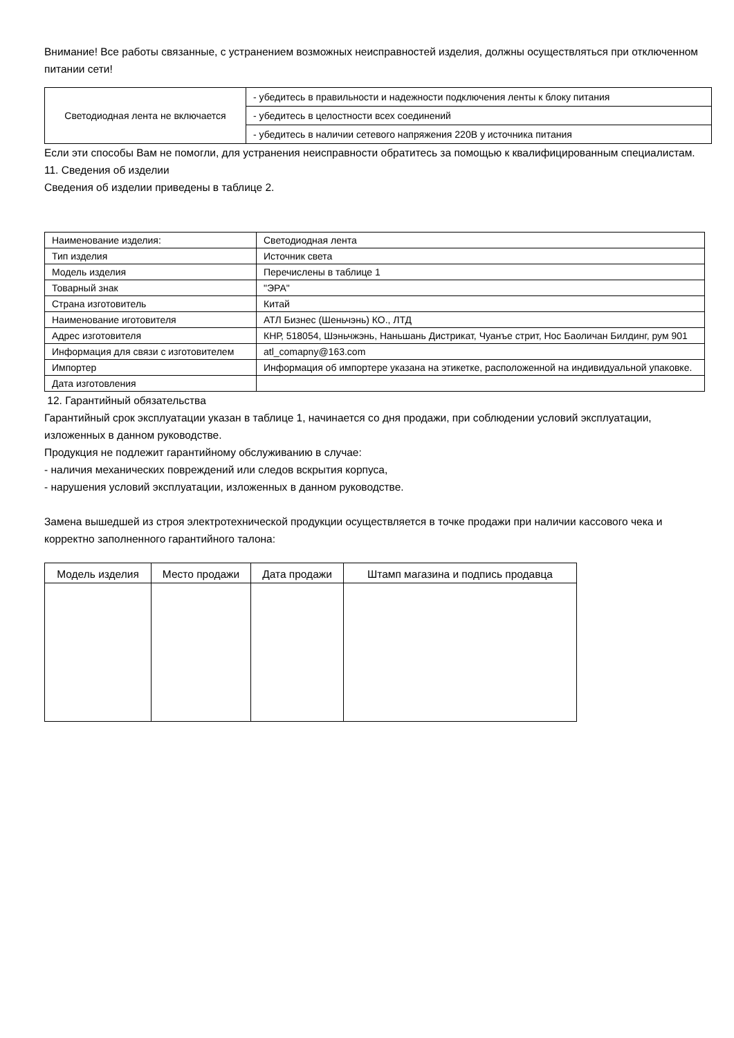Внимание! Все работы связанные, с устранением возможных неисправностей изделия, должны осуществляться при отключенном питании сети!
| Светодиодная лента не включается | - убедитесь в правильности и надежности подключения ленты к блоку питания |
| | - убедитесь в целостности всех соединений |
| | - убедитесь в наличии сетевого напряжения 220В у источника питания |
Если эти способы Вам не помогли, для устранения неисправности обратитесь за помощью к квалифицированным специалистам.
11. Сведения об изделии
Сведения об изделии приведены в таблице 2.
| Наименование изделия: | Светодиодная лента |
| Тип изделия | Источник света |
| Модель изделия | Перечислены в таблице 1 |
| Товарный знак | "ЭРА" |
| Страна изготовитель | Китай |
| Наименование иготовителя | АТЛ Бизнес (Шеньчэнь) КО., ЛТД |
| Адрес изготовителя | КНР, 518054, Шэньчжэнь, Наньшань Дистрикат, Чуанъе стрит, Нос Баоличан Билдинг, рум 901 |
| Информация для связи с изготовителем | atl_comapny@163.com |
| Импортер | Информация об импортере указана на этикетке, расположенной на индивидуальной упаковке. |
| Дата изготовления | |
12. Гарантийный обязательства
Гарантийный срок эксплуатации указан в таблице 1, начинается со дня продажи, при соблюдении условий эксплуатации, изложенных в данном руководстве.
Продукция не подлежит гарантийному обслуживанию в случае:
- наличия механических повреждений или следов вскрытия корпуса,
- нарушения условий эксплуатации, изложенных в данном руководстве.
Замена вышедшей из строя электротехнической продукции осуществляется в точке продажи при наличии кассового чека и корректно заполненного гарантийного талона:
| Модель изделия | Место продажи | Дата продажи | Штамп магазина и подпись продавца |
| --- | --- | --- | --- |